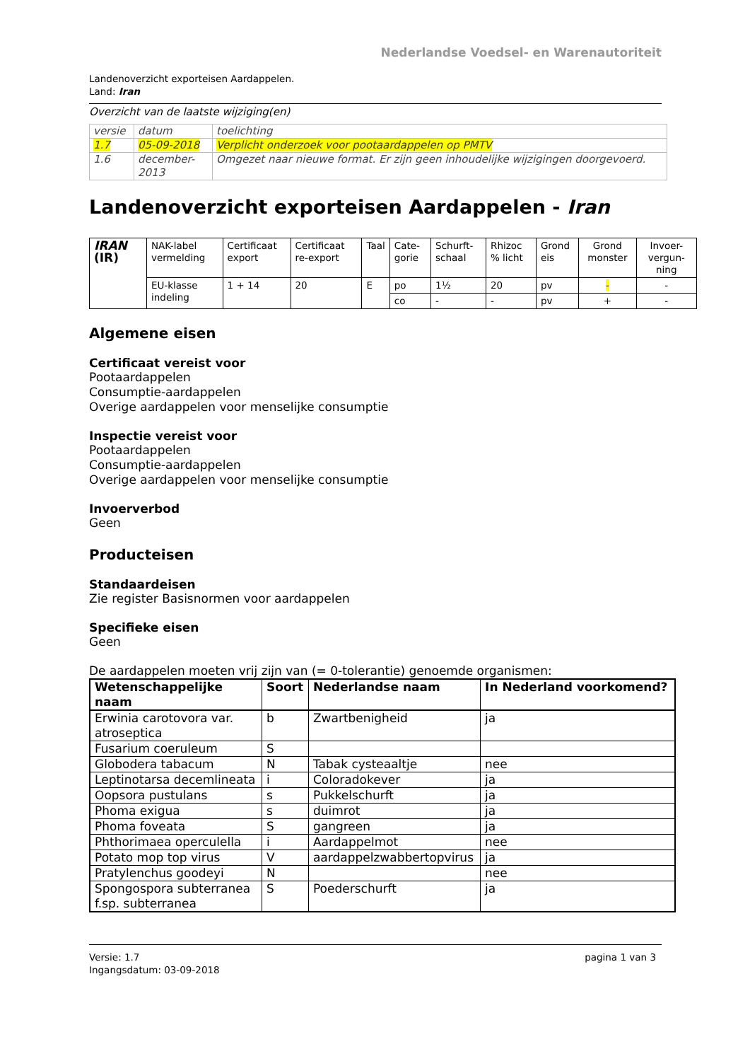Nederlandse Voedsel- en Warenautoriteit
Landenoverzicht exporteisen Aardappelen.
Land: Iran
Overzicht van de laatste wijziging(en)
| versie | datum | toelichting |
| 1.7 | 05-09-2018 | Verplicht onderzoek voor pootaardappelen op PMTV |
| 1.6 | december-2013 | Omgezet naar nieuwe format. Er zijn geen inhoudelijke wijzigingen doorgevoerd. |
Landenoverzicht exporteisen Aardappelen - Iran
| IRAN (IR) | NAK-label vermelding | Certificaat export | Certificaat re-export | Taal | Cate-gorie | Schurft-schaal | Rhizoc % licht | Grond eis | Grond monster | Invoer-vergun-ning |
| | EU-klasse indeling | 1 + 14 | 20 | E | po | 1½ | 20 | pv | - | - |
| | | | | | co | - | - | pv | + | - |
Algemene eisen
Certificaat vereist voor
Pootaardappelen
Consumptie-aardappelen
Overige aardappelen voor menselijke consumptie
Inspectie vereist voor
Pootaardappelen
Consumptie-aardappelen
Overige aardappelen voor menselijke consumptie
Invoerverbod
Geen
Producteisen
Standaardeisen
Zie register Basisnormen voor aardappelen
Specifieke eisen
Geen
De aardappelen moeten vrij zijn van (= 0-tolerantie) genoemde organismen:
| Wetenschappelijke naam | Soort | Nederlandse naam | In Nederland voorkomend? |
| --- | --- | --- | --- |
| Erwinia carotovora var. atroseptica | b | Zwartbenigheid | ja |
| Fusarium coeruleum | S | | |
| Globodera tabacum | N | Tabak cysteaaltje | nee |
| Leptinotarsa decemlineata | i | Coloradokever | ja |
| Oopsora pustulans | s | Pukkelschurft | ja |
| Phoma exigua | s | duimrot | ja |
| Phoma foveata | S | gangreen | ja |
| Phthorimaea operculella | i | Aardappelmot | nee |
| Potato mop top virus | V | aardappelzwabbertopvirus | ja |
| Pratylenchus goodeyi | N | | nee |
| Spongospora subterranea f.sp. subterranea | S | Poederschurft | ja |
Versie: 1.7
Ingangsdatum: 03-09-2018
pagina 1 van 3